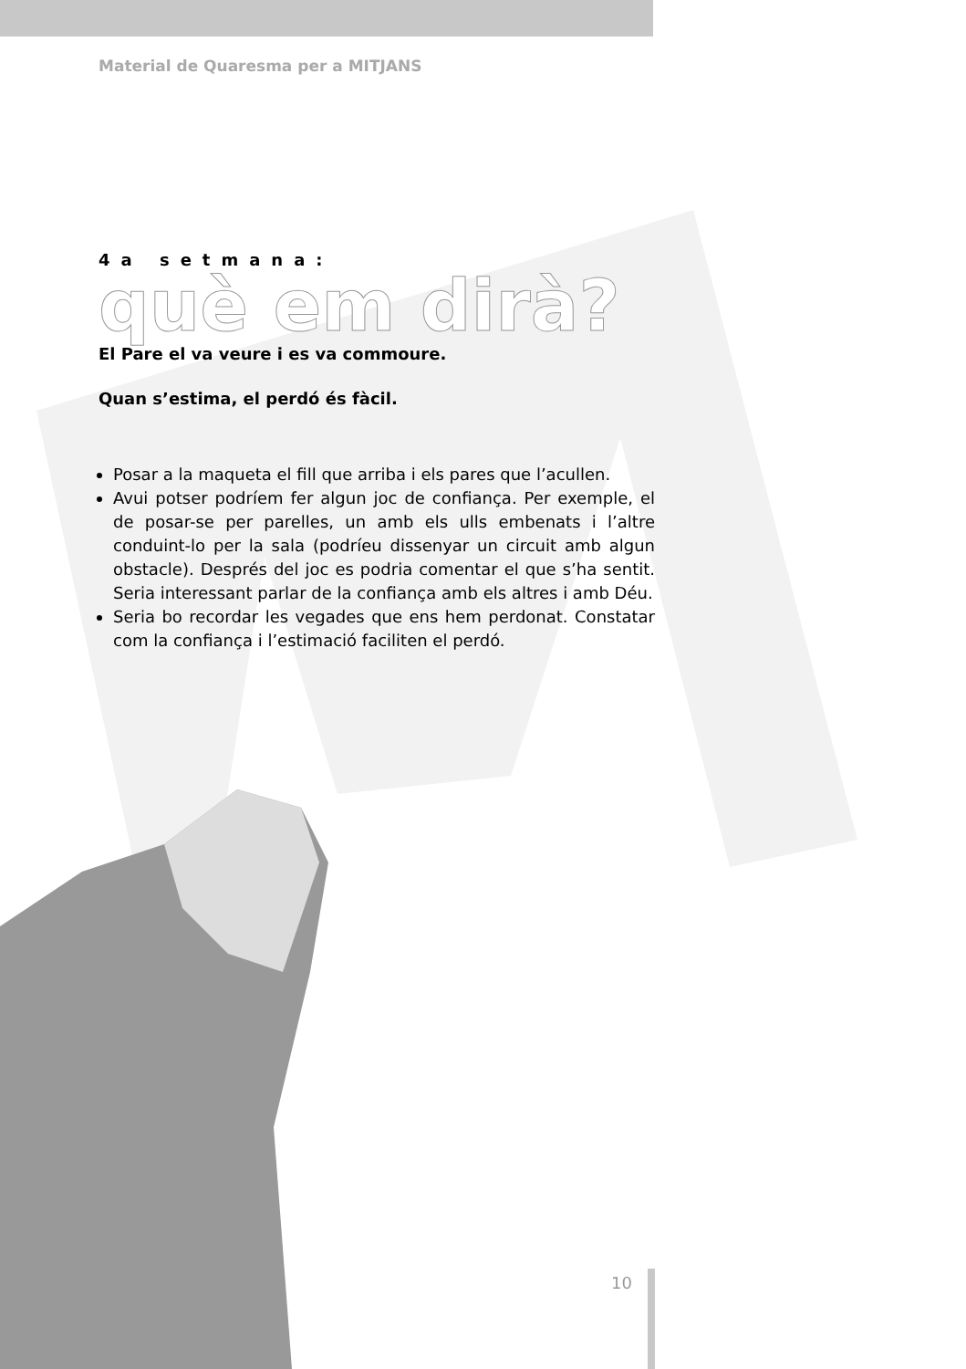Material de Quaresma per a MITJANS
4a setmana:
què em dirà?
El Pare el va veure i es va commoure.
Quan s’estima, el perdó és fàcil.
Posar a la maqueta el fill que arriba i els pares que l’acullen.
Avui potser podríem fer algun joc de confiança. Per exemple, el de posar-se per parelles, un amb els ulls embenats i l’altre conduint-lo per la sala (podríeu dissenyar un circuit amb algun obstacle). Després del joc es podria comentar el que s’ha sentit. Seria interessant parlar de la confiança amb els altres i amb Déu.
Seria bo recordar les vegades que ens hem perdonat. Constatar com la confiança i l’estimació faciliten el perdó.
10